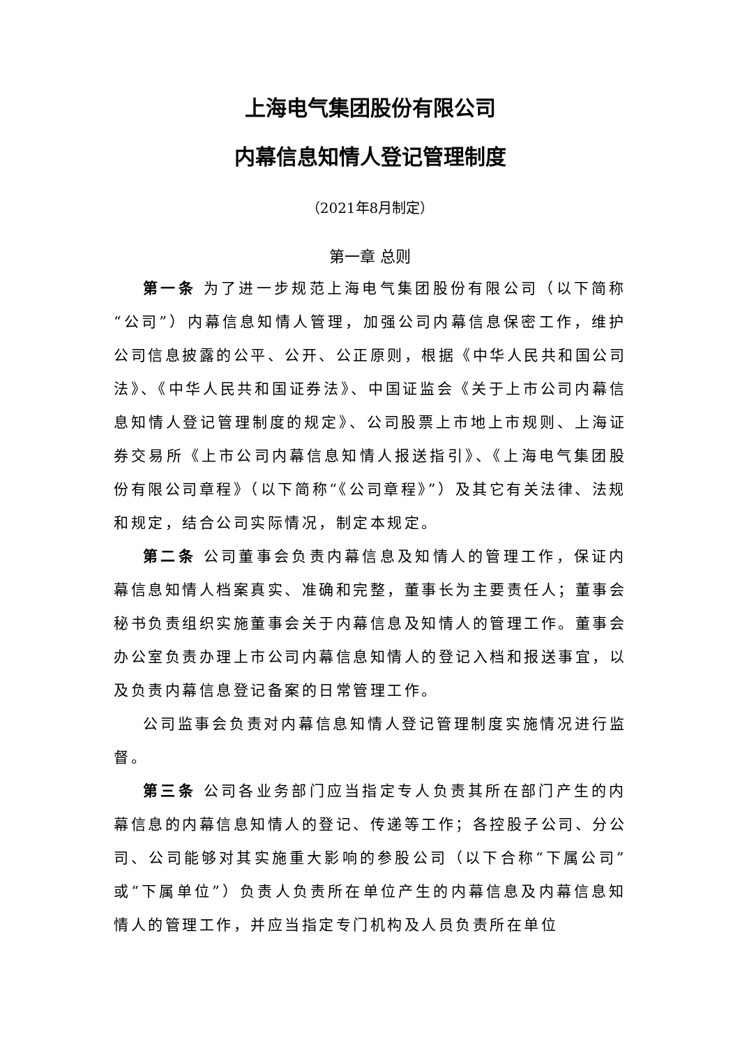上海电气集团股份有限公司
内幕信息知情人登记管理制度
（2021年8月制定）
第一章 总则
第一条 为了进一步规范上海电气集团股份有限公司（以下简称“公司”）内幕信息知情人管理，加强公司内幕信息保密工作，维护公司信息披露的公平、公开、公正原则，根据《中华人民共和国公司法》、《中华人民共和国证券法》、中国证监会《关于上市公司内幕信息知情人登记管理制度的规定》、公司股票上市地上市规则、上海证券交易所《上市公司内幕信息知情人报送指引》、《上海电气集团股份有限公司章程》（以下简称“《公司章程》”）及其它有关法律、法规和规定，结合公司实际情况，制定本规定。
第二条 公司董事会负责内幕信息及知情人的管理工作，保证内幕信息知情人档案真实、准确和完整，董事长为主要责任人；董事会秘书负责组织实施董事会关于内幕信息及知情人的管理工作。董事会办公室负责办理上市公司内幕信息知情人的登记入档和报送事宜，以及负责内幕信息登记备案的日常管理工作。
公司监事会负责对内幕信息知情人登记管理制度实施情况进行监督。
第三条 公司各业务部门应当指定专人负责其所在部门产生的内幕信息的内幕信息知情人的登记、传递等工作；各控股子公司、分公司、公司能够对其实施重大影响的参股公司（以下合称“下属公司”或“下属单位”）负责人负责所在单位产生的内幕信息及内幕信息知情人的管理工作，并应当指定专门机构及人员负责所在单位